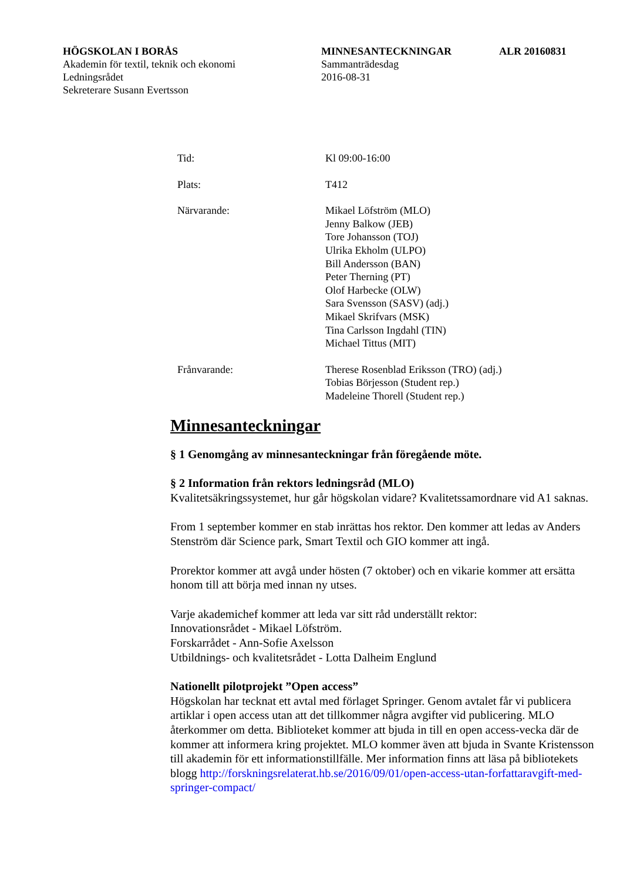HÖGSKOLAN I BORÅS MINNESANTECKNINGAR ALR 20160831
Akademin för textil, teknik och ekonomi Sammanträdesdag
Ledningsrådet 2016-08-31
Sekreterare Susann Evertsson
Tid: Kl 09:00-16:00
Plats: T412
Närvarande: Mikael Löfström (MLO)
Jenny Balkow (JEB)
Tore Johansson (TOJ)
Ulrika Ekholm (ULPO)
Bill Andersson (BAN)
Peter Therning (PT)
Olof Harbecke (OLW)
Sara Svensson (SASV) (adj.)
Mikael Skrifvars (MSK)
Tina Carlsson Ingdahl (TIN)
Michael Tittus (MIT)
Frånvarande: Therese Rosenblad Eriksson (TRO) (adj.)
Tobias Börjesson (Student rep.)
Madeleine Thorell (Student rep.)
Minnesanteckningar
§ 1 Genomgång av minnesanteckningar från föregående möte.
§ 2 Information från rektors ledningsråd (MLO)
Kvalitetsäkringssystemet, hur går högskolan vidare? Kvalitetssamordnare vid A1 saknas.
From 1 september kommer en stab inrättas hos rektor. Den kommer att ledas av Anders Stenström där Science park, Smart Textil och GIO kommer att ingå.
Prorektor kommer att avgå under hösten (7 oktober) och en vikarie kommer att ersätta honom till att börja med innan ny utses.
Varje akademichef kommer att leda var sitt råd underställt rektor:
Innovationsrådet - Mikael Löfström.
Forskarrådet - Ann-Sofie Axelsson
Utbildnings- och kvalitetsrådet - Lotta Dalheim Englund
Nationellt pilotprojekt ”Open access”
Högskolan har tecknat ett avtal med förlaget Springer. Genom avtalet får vi publicera artiklar i open access utan att det tillkommer några avgifter vid publicering. MLO återkommer om detta. Biblioteket kommer att bjuda in till en open access-vecka där de kommer att informera kring projektet. MLO kommer även att bjuda in Svante Kristensson till akademin för ett informationstillfälle. Mer information finns att läsa på bibliotekets blogg http://forskningsrelaterat.hb.se/2016/09/01/open-access-utan-forfattaravgift-med-springer-compact/